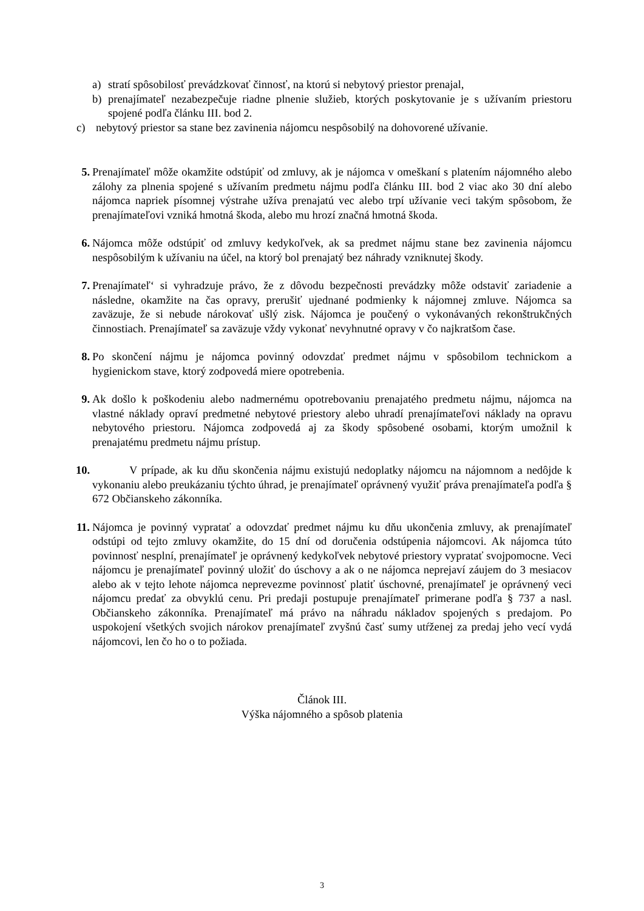a) stratí spôsobilosť prevádzkovať činnosť, na ktorú si nebytový priestor prenajal,
b) prenajímateľ nezabezpečuje riadne plnenie služieb, ktorých poskytovanie je s užívaním priestoru spojené podľa článku III. bod 2.
c) nebytový priestor sa stane bez zavinenia nájomcu nespôsobilý na dohovorené užívanie.
5. Prenajímateľ môže okamžite odstúpiť od zmluvy, ak je nájomca v omeškaní s platením nájomného alebo zálohy za plnenia spojené s užívaním predmetu nájmu podľa článku III. bod 2 viac ako 30 dní alebo nájomca napriek písomnej výstrahe užíva prenajatú vec alebo trpí užívanie veci takým spôsobom, že prenajímateľovi vzniká hmotná škoda, alebo mu hrozí značná hmotná škoda.
6. Nájomca môže odstúpiť od zmluvy kedykoľvek, ak sa predmet nájmu stane bez zavinenia nájomcu nespôsobilým k užívaniu na účel, na ktorý bol prenajatý bez náhrady vzniknutej škody.
7. Prenajímateľ‘ si vyhradzuje právo, že z dôvodu bezpečnosti prevádzky môže odstaviť zariadenie a následne, okamžite na čas opravy, prerušiť ujednané podmienky k nájomnej zmluve. Nájomca sa zaväzuje, že si nebude nárokovať ušlý zisk. Nájomca je poučený o vykonávaných rekonštrukčných činnostiach. Prenajímateľ sa zaväzuje vždy vykonať nevyhnutné opravy v čo najkratšom čase.
8. Po skončení nájmu je nájomca povinný odovzdať predmet nájmu v spôsobilom technickom a hygienickom stave, ktorý zodpovedá miere opotrebenia.
9. Ak došlo k poškodeniu alebo nadmernému opotrebovaniu prenajatého predmetu nájmu, nájomca na vlastné náklady opraví predmetné nebytové priestory alebo uhradí prenajímateľovi náklady na opravu nebytového priestoru. Nájomca zodpovedá aj za škody spôsobené osobami, ktorým umožnil k prenajatému predmetu nájmu prístup.
10. V prípade, ak ku dňu skončenia nájmu existujú nedoplatky nájomcu na nájomnom a nedôjde k vykonaniu alebo preukázaniu týchto úhrad, je prenajímateľ oprávnený využiť práva prenajímateľa podľa § 672 Občianskeho zákonníka.
11. Nájomca je povinný vypratať a odovzdať predmet nájmu ku dňu ukončenia zmluvy, ak prenajímateľ odstúpi od tejto zmluvy okamžite, do 15 dní od doručenia odstúpenia nájomcovi. Ak nájomca túto povinnosť nesplní, prenajímateľ je oprávnený kedykoľvek nebytové priestory vypratať svojpomocne. Veci nájomcu je prenajímateľ povinný uložiť do úschovy a ak o ne nájomca neprejaví záujem do 3 mesiacov alebo ak v tejto lehote nájomca neprevezme povinnosť platiť úschovné, prenajímateľ je oprávnený veci nájomcu predať za obvyklú cenu. Pri predaji postupuje prenajímateľ primerane podľa § 737 a nasl. Občianskeho zákonníka. Prenajímateľ má právo na náhradu nákladov spojených s predajom. Po uspokojení všetkých svojich nárokov prenajímateľ zvyšnú časť sumy utŕženej za predaj jeho vecí vydá nájomcovi, len čo ho o to požiada.
Článok III.
Výška nájomného a spôsob platenia
3